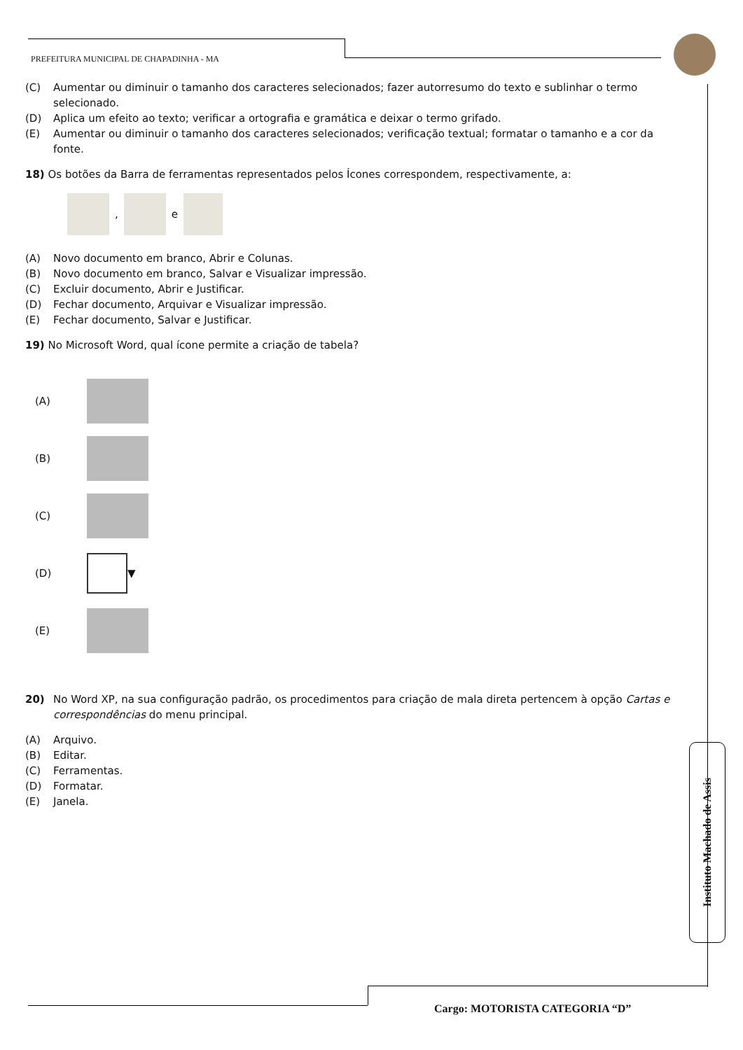PREFEITURA MUNICIPAL DE CHAPADINHA - MA
(C) Aumentar ou diminuir o tamanho dos caracteres selecionados; fazer autorresumo do texto e sublinhar o termo selecionado.
(D) Aplica um efeito ao texto; verificar a ortografia e gramática e deixar o termo grifado.
(E) Aumentar ou diminuir o tamanho dos caracteres selecionados; verificação textual; formatar o tamanho e a cor da fonte.
18) Os botões da Barra de ferramentas representados pelos Ícones correspondem, respectivamente, a:
,
e
(A) Novo documento em branco, Abrir e Colunas.
(B) Novo documento em branco, Salvar e Visualizar impressão.
(C) Excluir documento, Abrir e Justificar.
(D) Fechar documento, Arquivar e Visualizar impressão.
(E) Fechar documento, Salvar e Justificar.
19) No Microsoft Word, qual ícone permite a criação de tabela?
(A)
(B)
(C)
(D)
▼
(E)
20) No Word XP, na sua configuração padrão, os procedimentos para criação de mala direta pertencem à opção Cartas e correspondências do menu principal.
(A) Arquivo.
(B) Editar.
(C) Ferramentas.
(D) Formatar.
(E) Janela.
Instituto Machado de Assis
Cargo: MOTORISTA CATEGORIA “D”